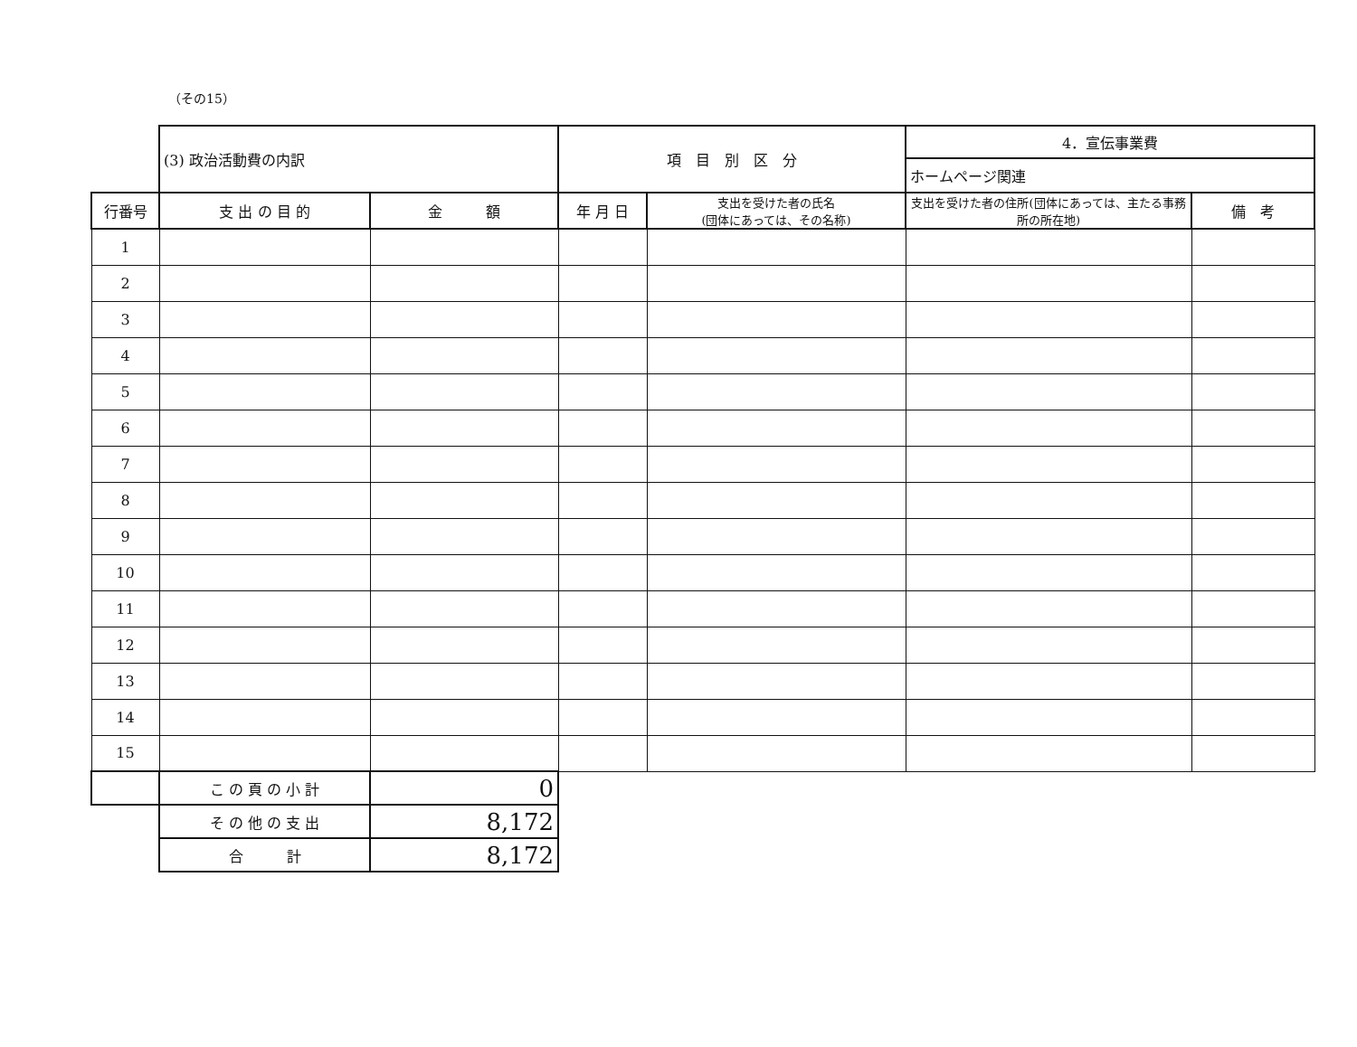（その15）
| | (3) 政治活動費の内訳 | | 項 目 別 区 分 | | 4．宣伝事業費 | |
| | | | | | ホームページ関連 | |
| 行番号 | 支 出 の 目 的 | 金 額 | 年 月 日 | 支出を受けた者の氏名 (団体にあっては、その名称) | 支出を受けた者の住所(団体にあっては、主たる事務所の所在地) | 備 考 |
| 1 | | | | | | |
| 2 | | | | | | |
| 3 | | | | | | |
| 4 | | | | | | |
| 5 | | | | | | |
| 6 | | | | | | |
| 7 | | | | | | |
| 8 | | | | | | |
| 9 | | | | | | |
| 10 | | | | | | |
| 11 | | | | | | |
| 12 | | | | | | |
| 13 | | | | | | |
| 14 | | | | | | |
| 15 | | | | | | |
| | こ の 頁 の 小 計 | 0 | | | | |
| | そ の 他 の 支 出 | 8,172 | | | | |
| | 合 計 | 8,172 | | | | |